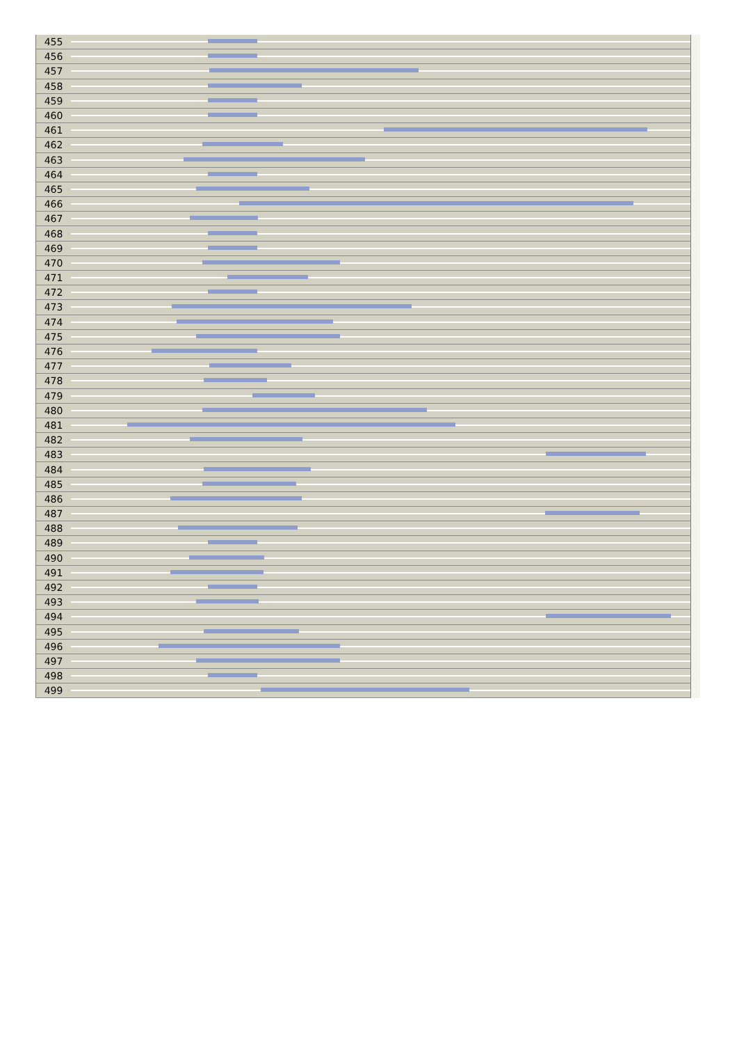| 455 | |
| 456 | |
| 457 | |
| 458 | |
| 459 | |
| 460 | |
| 461 | |
| 462 | |
| 463 | |
| 464 | |
| 465 | |
| 466 | |
| 467 | |
| 468 | |
| 469 | |
| 470 | |
| 471 | |
| 472 | |
| 473 | |
| 474 | |
| 475 | |
| 476 | |
| 477 | |
| 478 | |
| 479 | |
| 480 | |
| 481 | |
| 482 | |
| 483 | |
| 484 | |
| 485 | |
| 486 | |
| 487 | |
| 488 | |
| 489 | |
| 490 | |
| 491 | |
| 492 | |
| 493 | |
| 494 | |
| 495 | |
| 496 | |
| 497 | |
| 498 | |
| 499 | |